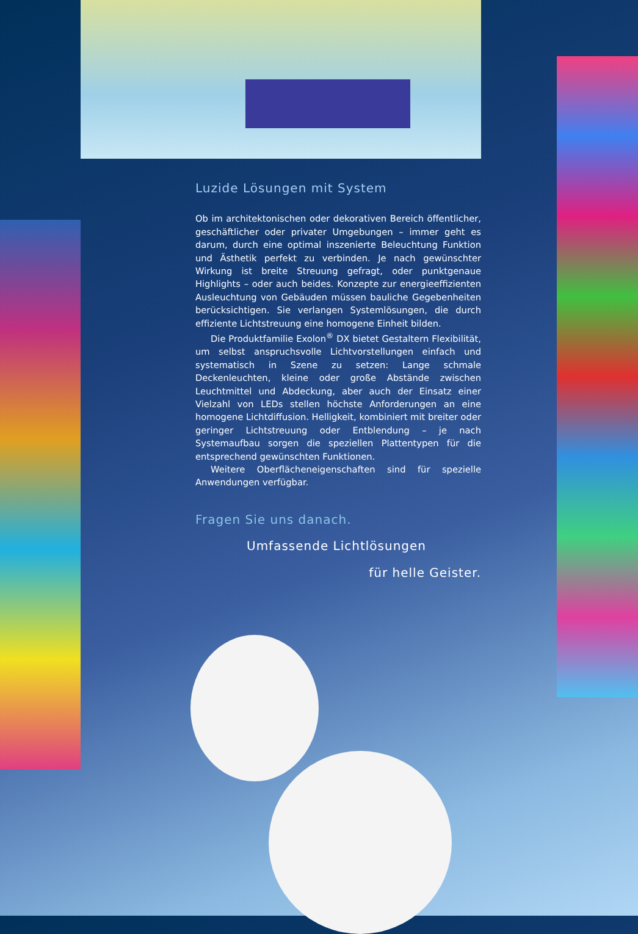Luzide Lösungen mit System
Ob im architektonischen oder dekorativen Bereich öffentlicher, geschäftlicher oder privater Umgebungen – immer geht es darum, durch eine optimal inszenierte Beleuchtung Funktion und Ästhetik perfekt zu verbinden. Je nach gewünschter Wirkung ist breite Streuung gefragt, oder punktgenaue Highlights – oder auch beides. Konzepte zur energieeffizienten Ausleuchtung von Gebäuden müssen bauliche Gegebenheiten berücksichtigen. Sie verlangen Systemlösungen, die durch effiziente Lichtstreuung eine homogene Einheit bilden.
Die Produktfamilie Exolon<sup>®</sup> DX bietet Gestaltern Flexibilität, um selbst anspruchsvolle Lichtvorstellungen einfach und systematisch in Szene zu setzen: Lange schmale Deckenleuchten, kleine oder große Abstände zwischen Leuchtmittel und Abdeckung, aber auch der Einsatz einer Vielzahl von LEDs stellen höchste Anforderungen an eine homogene Lichtdiffusion. Helligkeit, kombiniert mit breiter oder geringer Lichtstreuung oder Entblendung – je nach Systemaufbau sorgen die speziellen Plattentypen für die entsprechend gewünschten Funktionen.
Weitere Oberflächeneigenschaften sind für spezielle Anwendungen verfügbar.
Fragen Sie uns danach.
Umfassende Lichtlösungen
für helle Geister.